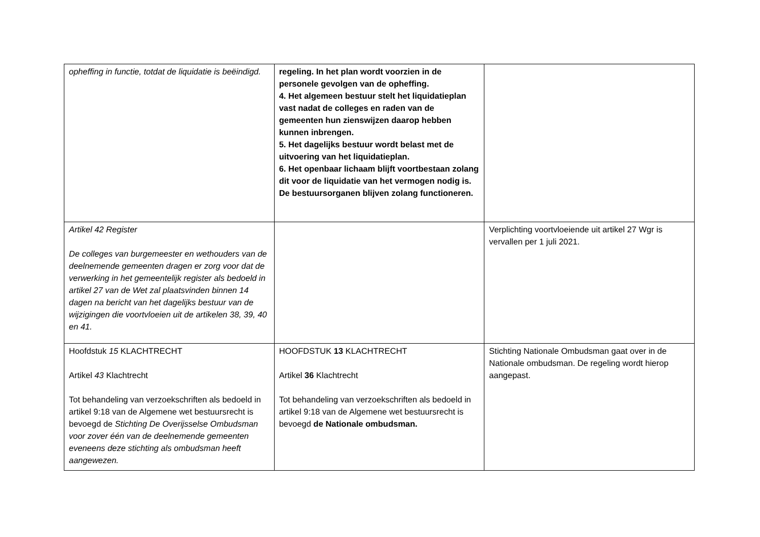| opheffing in functie, totdat de liquidatie is beëindigd. | regeling. In het plan wordt voorzien in de personele gevolgen van de opheffing. 4. Het algemeen bestuur stelt het liquidatieplan vast nadat de colleges en raden van de gemeenten hun zienswijzen daarop hebben kunnen inbrengen. 5. Het dagelijks bestuur wordt belast met de uitvoering van het liquidatieplan. 6. Het openbaar lichaam blijft voortbestaan zolang dit voor de liquidatie van het vermogen nodig is. De bestuursorganen blijven zolang functioneren. | |
| Artikel 42 Register De colleges van burgemeester en wethouders van de deelnemende gemeenten dragen er zorg voor dat de verwerking in het gemeentelijk register als bedoeld in artikel 27 van de Wet zal plaatsvinden binnen 14 dagen na bericht van het dagelijks bestuur van de wijzigingen die voortvloeien uit de artikelen 38, 39, 40 en 41. | | Verplichting voortvloeiende uit artikel 27 Wgr is vervallen per 1 juli 2021. |
| Hoofdstuk 15 KLACHTRECHT Artikel 43 Klachtrecht Tot behandeling van verzoekschriften als bedoeld in artikel 9:18 van de Algemene wet bestuursrecht is bevoegd de Stichting De Overijsselse Ombudsman voor zover één van de deelnemende gemeenten eveneens deze stichting als ombudsman heeft aangewezen. | HOOFDSTUK 13 KLACHTRECHT Artikel 36 Klachtrecht Tot behandeling van verzoekschriften als bedoeld in artikel 9:18 van de Algemene wet bestuursrecht is bevoegd de Nationale ombudsman. | Stichting Nationale Ombudsman gaat over in de Nationale ombudsman. De regeling wordt hierop aangepast. |